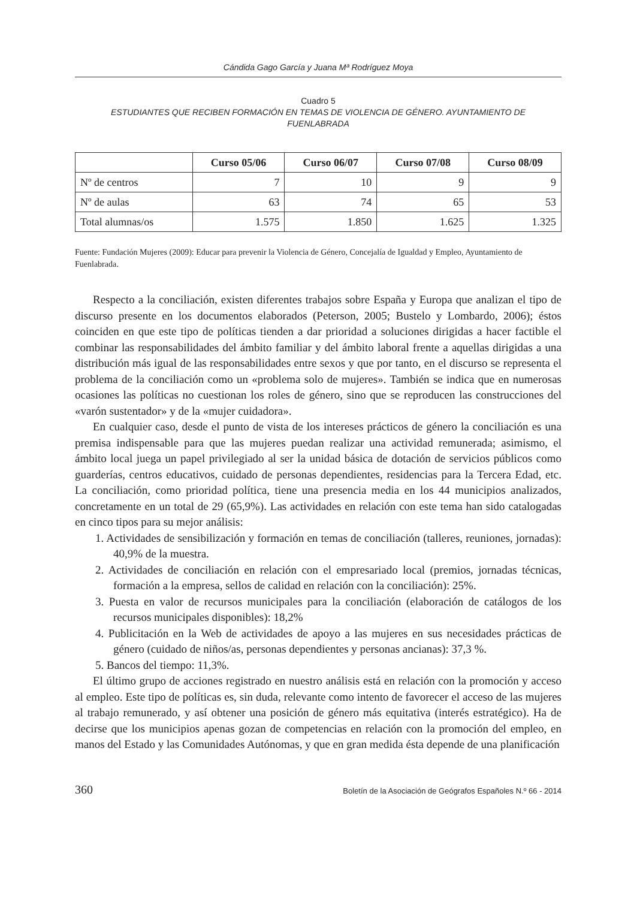Cándida Gago García y Juana Mª Rodríguez Moya
Cuadro 5
ESTUDIANTES QUE RECIBEN FORMACIÓN EN TEMAS DE VIOLENCIA DE GÉNERO. AYUNTAMIENTO DE FUENLABRADA
| | Curso 05/06 | Curso 06/07 | Curso 07/08 | Curso 08/09 |
| --- | --- | --- | --- | --- |
| Nº de centros | 7 | 10 | 9 | 9 |
| Nº de aulas | 63 | 74 | 65 | 53 |
| Total alumnas/os | 1.575 | 1.850 | 1.625 | 1.325 |
Fuente: Fundación Mujeres (2009): Educar para prevenir la Violencia de Género, Concejalía de Igualdad y Empleo, Ayuntamiento de Fuenlabrada.
Respecto a la conciliación, existen diferentes trabajos sobre España y Europa que analizan el tipo de discurso presente en los documentos elaborados (Peterson, 2005; Bustelo y Lombardo, 2006); éstos coinciden en que este tipo de políticas tienden a dar prioridad a soluciones dirigidas a hacer factible el combinar las responsabilidades del ámbito familiar y del ámbito laboral frente a aquellas dirigidas a una distribución más igual de las responsabilidades entre sexos y que por tanto, en el discurso se representa el problema de la conciliación como un «problema solo de mujeres». También se indica que en numerosas ocasiones las políticas no cuestionan los roles de género, sino que se reproducen las construcciones del «varón sustentador» y de la «mujer cuidadora».
En cualquier caso, desde el punto de vista de los intereses prácticos de género la conciliación es una premisa indispensable para que las mujeres puedan realizar una actividad remunerada; asimismo, el ámbito local juega un papel privilegiado al ser la unidad básica de dotación de servicios públicos como guarderías, centros educativos, cuidado de personas dependientes, residencias para la Tercera Edad, etc. La conciliación, como prioridad política, tiene una presencia media en los 44 municipios analizados, concretamente en un total de 29 (65,9%). Las actividades en relación con este tema han sido catalogadas en cinco tipos para su mejor análisis:
1. Actividades de sensibilización y formación en temas de conciliación (talleres, reuniones, jornadas): 40,9% de la muestra.
2. Actividades de conciliación en relación con el empresariado local (premios, jornadas técnicas, formación a la empresa, sellos de calidad en relación con la conciliación): 25%.
3. Puesta en valor de recursos municipales para la conciliación (elaboración de catálogos de los recursos municipales disponibles): 18,2%
4. Publicitación en la Web de actividades de apoyo a las mujeres en sus necesidades prácticas de género (cuidado de niños/as, personas dependientes y personas ancianas): 37,3 %.
5. Bancos del tiempo: 11,3%.
El último grupo de acciones registrado en nuestro análisis está en relación con la promoción y acceso al empleo. Este tipo de políticas es, sin duda, relevante como intento de favorecer el acceso de las mujeres al trabajo remunerado, y así obtener una posición de género más equitativa (interés estratégico). Ha de decirse que los municipios apenas gozan de competencias en relación con la promoción del empleo, en manos del Estado y las Comunidades Autónomas, y que en gran medida ésta depende de una planificación
360 Boletín de la Asociación de Geógrafos Españoles N.º 66 - 2014